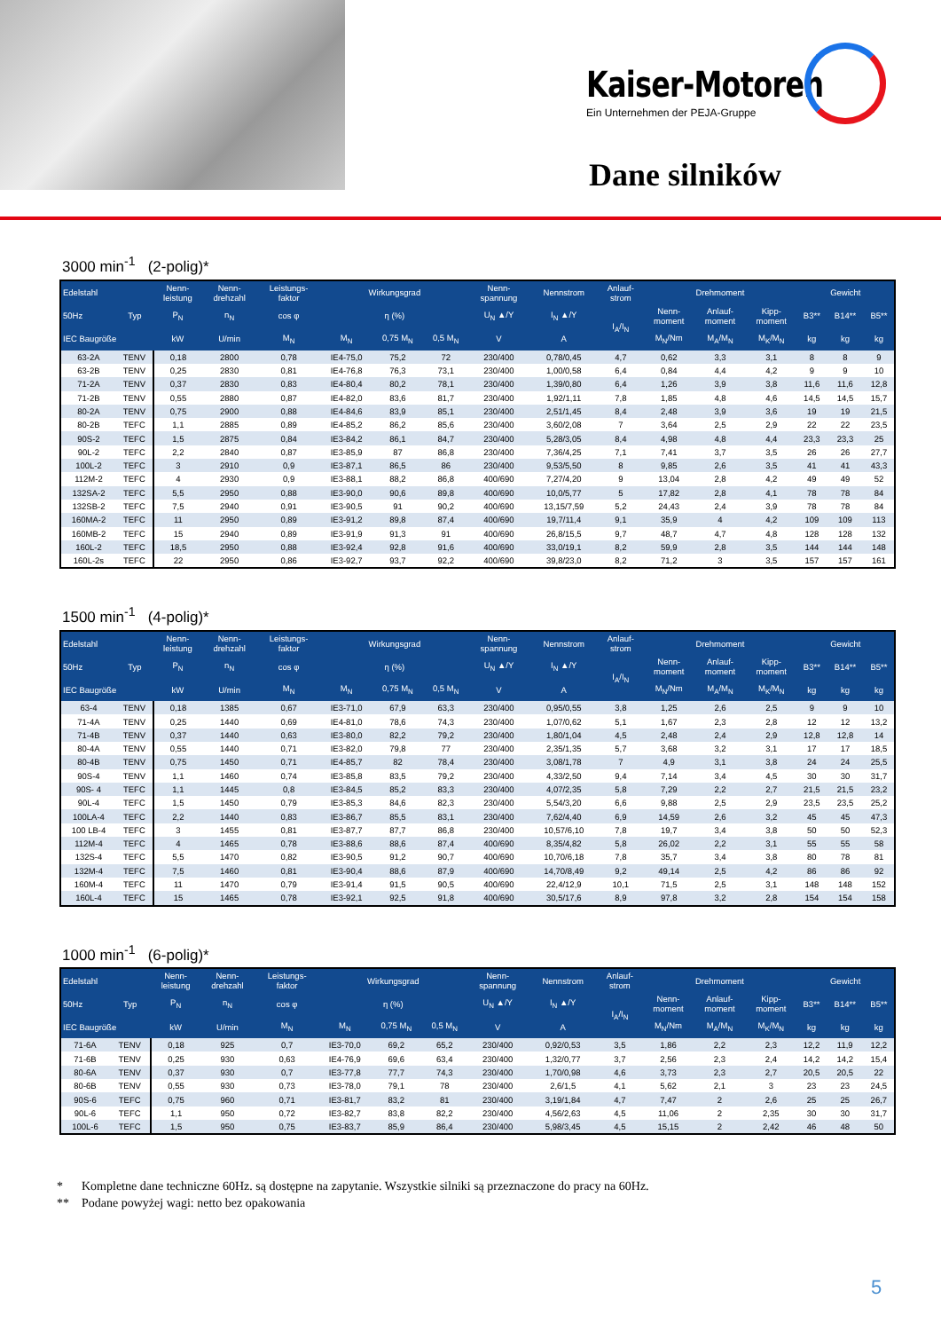Kaiser-Motoren
Ein Unternehmen der PEJA-Gruppe
Dane silników
3000 min<sup>-1</sup> (2-polig)*
| Edelstahl | | Nenn- leistung | Nenn- drehzahl | Leistungs- faktor | Wirkungsgrad | | | Nenn- spannung | Nennstrom | Anlauf- strom | Drehmoment | | | Gewicht | | |
| --- | --- | --- | --- | --- | --- | --- | --- | --- | --- | --- | --- | --- | --- | --- | --- | --- |
| 50Hz | Typ | P<sub>N</sub> | n<sub>N</sub> | cos φ | η (%) | | | U<sub>N</sub> ▲/Y | I<sub>N</sub> ▲/Y | I<sub>A</sub>/I<sub>N</sub> | Nenn- moment | Anlauf- moment | Kipp- moment | B3** | B14** | B5** |
| IEC Baugröße | | kW | U/min | M<sub>N</sub> | M<sub>N</sub> | 0,75 M<sub>N</sub> | 0,5 M<sub>N</sub> | V | A | | M<sub>N</sub>/Nm | M<sub>A</sub>/M<sub>N</sub> | M<sub>K</sub>/M<sub>N</sub> | kg | kg | kg |
| 63-2A | TENV | 0,18 | 2800 | 0,78 | IE4-75,0 | 75,2 | 72 | 230/400 | 0,78/0,45 | 4,7 | 0,62 | 3,3 | 3,1 | 8 | 8 | 9 |
| 63-2B | TENV | 0,25 | 2830 | 0,81 | IE4-76,8 | 76,3 | 73,1 | 230/400 | 1,00/0,58 | 6,4 | 0,84 | 4,4 | 4,2 | 9 | 9 | 10 |
| 71-2A | TENV | 0,37 | 2830 | 0,83 | IE4-80,4 | 80,2 | 78,1 | 230/400 | 1,39/0,80 | 6,4 | 1,26 | 3,9 | 3,8 | 11,6 | 11,6 | 12,8 |
| 71-2B | TENV | 0,55 | 2880 | 0,87 | IE4-82,0 | 83,6 | 81,7 | 230/400 | 1,92/1,11 | 7,8 | 1,85 | 4,8 | 4,6 | 14,5 | 14,5 | 15,7 |
| 80-2A | TENV | 0,75 | 2900 | 0,88 | IE4-84,6 | 83,9 | 85,1 | 230/400 | 2,51/1,45 | 8,4 | 2,48 | 3,9 | 3,6 | 19 | 19 | 21,5 |
| 80-2B | TEFC | 1,1 | 2885 | 0,89 | IE4-85,2 | 86,2 | 85,6 | 230/400 | 3,60/2,08 | 7 | 3,64 | 2,5 | 2,9 | 22 | 22 | 23,5 |
| 90S-2 | TEFC | 1,5 | 2875 | 0,84 | IE3-84,2 | 86,1 | 84,7 | 230/400 | 5,28/3,05 | 8,4 | 4,98 | 4,8 | 4,4 | 23,3 | 23,3 | 25 |
| 90L-2 | TEFC | 2,2 | 2840 | 0,87 | IE3-85,9 | 87 | 86,8 | 230/400 | 7,36/4,25 | 7,1 | 7,41 | 3,7 | 3,5 | 26 | 26 | 27,7 |
| 100L-2 | TEFC | 3 | 2910 | 0,9 | IE3-87,1 | 86,5 | 86 | 230/400 | 9,53/5,50 | 8 | 9,85 | 2,6 | 3,5 | 41 | 41 | 43,3 |
| 112M-2 | TEFC | 4 | 2930 | 0,9 | IE3-88,1 | 88,2 | 86,8 | 400/690 | 7,27/4,20 | 9 | 13,04 | 2,8 | 4,2 | 49 | 49 | 52 |
| 132SA-2 | TEFC | 5,5 | 2950 | 0,88 | IE3-90,0 | 90,6 | 89,8 | 400/690 | 10,0/5,77 | 5 | 17,82 | 2,8 | 4,1 | 78 | 78 | 84 |
| 132SB-2 | TEFC | 7,5 | 2940 | 0,91 | IE3-90,5 | 91 | 90,2 | 400/690 | 13,15/7,59 | 5,2 | 24,43 | 2,4 | 3,9 | 78 | 78 | 84 |
| 160MA-2 | TEFC | 11 | 2950 | 0,89 | IE3-91,2 | 89,8 | 87,4 | 400/690 | 19,7/11,4 | 9,1 | 35,9 | 4 | 4,2 | 109 | 109 | 113 |
| 160MB-2 | TEFC | 15 | 2940 | 0,89 | IE3-91,9 | 91,3 | 91 | 400/690 | 26,8/15,5 | 9,7 | 48,7 | 4,7 | 4,8 | 128 | 128 | 132 |
| 160L-2 | TEFC | 18,5 | 2950 | 0,88 | IE3-92,4 | 92,8 | 91,6 | 400/690 | 33,0/19,1 | 8,2 | 59,9 | 2,8 | 3,5 | 144 | 144 | 148 |
| 160L-2s | TEFC | 22 | 2950 | 0,86 | IE3-92,7 | 93,7 | 92,2 | 400/690 | 39,8/23,0 | 8,2 | 71,2 | 3 | 3,5 | 157 | 157 | 161 |
1500 min<sup>-1</sup> (4-polig)*
| Edelstahl | | Nenn- leistung | Nenn- drehzahl | Leistungs- faktor | Wirkungsgrad | | | Nenn- spannung | Nennstrom | Anlauf- strom | Drehmoment | | | Gewicht | | |
| --- | --- | --- | --- | --- | --- | --- | --- | --- | --- | --- | --- | --- | --- | --- | --- | --- |
| 50Hz | Typ | P<sub>N</sub> | n<sub>N</sub> | cos φ | η (%) | | | U<sub>N</sub> ▲/Y | I<sub>N</sub> ▲/Y | I<sub>A</sub>/I<sub>N</sub> | Nenn- moment | Anlauf- moment | Kipp- moment | B3** | B14** | B5** |
| IEC Baugröße | | kW | U/min | M<sub>N</sub> | M<sub>N</sub> | 0,75 M<sub>N</sub> | 0,5 M<sub>N</sub> | V | A | | M<sub>N</sub>/Nm | M<sub>A</sub>/M<sub>N</sub> | M<sub>K</sub>/M<sub>N</sub> | kg | kg | kg |
| 63-4 | TENV | 0,18 | 1385 | 0,67 | IE3-71,0 | 67,9 | 63,3 | 230/400 | 0,95/0,55 | 3,8 | 1,25 | 2,6 | 2,5 | 9 | 9 | 10 |
| 71-4A | TENV | 0,25 | 1440 | 0,69 | IE4-81,0 | 78,6 | 74,3 | 230/400 | 1,07/0,62 | 5,1 | 1,67 | 2,3 | 2,8 | 12 | 12 | 13,2 |
| 71-4B | TENV | 0,37 | 1440 | 0,63 | IE3-80,0 | 82,2 | 79,2 | 230/400 | 1,80/1,04 | 4,5 | 2,48 | 2,4 | 2,9 | 12,8 | 12,8 | 14 |
| 80-4A | TENV | 0,55 | 1440 | 0,71 | IE3-82,0 | 79,8 | 77 | 230/400 | 2,35/1,35 | 5,7 | 3,68 | 3,2 | 3,1 | 17 | 17 | 18,5 |
| 80-4B | TENV | 0,75 | 1450 | 0,71 | IE4-85,7 | 82 | 78,4 | 230/400 | 3,08/1,78 | 7 | 4,9 | 3,1 | 3,8 | 24 | 24 | 25,5 |
| 90S-4 | TENV | 1,1 | 1460 | 0,74 | IE3-85,8 | 83,5 | 79,2 | 230/400 | 4,33/2,50 | 9,4 | 7,14 | 3,4 | 4,5 | 30 | 30 | 31,7 |
| 90S- 4 | TEFC | 1,1 | 1445 | 0,8 | IE3-84,5 | 85,2 | 83,3 | 230/400 | 4,07/2,35 | 5,8 | 7,29 | 2,2 | 2,7 | 21,5 | 21,5 | 23,2 |
| 90L-4 | TEFC | 1,5 | 1450 | 0,79 | IE3-85,3 | 84,6 | 82,3 | 230/400 | 5,54/3,20 | 6,6 | 9,88 | 2,5 | 2,9 | 23,5 | 23,5 | 25,2 |
| 100LA-4 | TEFC | 2,2 | 1440 | 0,83 | IE3-86,7 | 85,5 | 83,1 | 230/400 | 7,62/4,40 | 6,9 | 14,59 | 2,6 | 3,2 | 45 | 45 | 47,3 |
| 100 LB-4 | TEFC | 3 | 1455 | 0,81 | IE3-87,7 | 87,7 | 86,8 | 230/400 | 10,57/6,10 | 7,8 | 19,7 | 3,4 | 3,8 | 50 | 50 | 52,3 |
| 112M-4 | TEFC | 4 | 1465 | 0,78 | IE3-88,6 | 88,6 | 87,4 | 400/690 | 8,35/4,82 | 5,8 | 26,02 | 2,2 | 3,1 | 55 | 55 | 58 |
| 132S-4 | TEFC | 5,5 | 1470 | 0,82 | IE3-90,5 | 91,2 | 90,7 | 400/690 | 10,70/6,18 | 7,8 | 35,7 | 3,4 | 3,8 | 80 | 78 | 81 |
| 132M-4 | TEFC | 7,5 | 1460 | 0,81 | IE3-90,4 | 88,6 | 87,9 | 400/690 | 14,70/8,49 | 9,2 | 49,14 | 2,5 | 4,2 | 86 | 86 | 92 |
| 160M-4 | TEFC | 11 | 1470 | 0,79 | IE3-91,4 | 91,5 | 90,5 | 400/690 | 22,4/12,9 | 10,1 | 71,5 | 2,5 | 3,1 | 148 | 148 | 152 |
| 160L-4 | TEFC | 15 | 1465 | 0,78 | IE3-92,1 | 92,5 | 91,8 | 400/690 | 30,5/17,6 | 8,9 | 97,8 | 3,2 | 2,8 | 154 | 154 | 158 |
1000 min<sup>-1</sup> (6-polig)*
| Edelstahl | | Nenn- leistung | Nenn- drehzahl | Leistungs- faktor | Wirkungsgrad | | | Nenn- spannung | Nennstrom | Anlauf- strom | Drehmoment | | | Gewicht | | |
| --- | --- | --- | --- | --- | --- | --- | --- | --- | --- | --- | --- | --- | --- | --- | --- | --- |
| 50Hz | Typ | P<sub>N</sub> | n<sub>N</sub> | cos φ | η (%) | | | U<sub>N</sub> ▲/Y | I<sub>N</sub> ▲/Y | I<sub>A</sub>/I<sub>N</sub> | Nenn- moment | Anlauf- moment | Kipp- moment | B3** | B14** | B5** |
| IEC Baugröße | | kW | U/min | M<sub>N</sub> | M<sub>N</sub> | 0,75 M<sub>N</sub> | 0,5 M<sub>N</sub> | V | A | | M<sub>N</sub>/Nm | M<sub>A</sub>/M<sub>N</sub> | M<sub>K</sub>/M<sub>N</sub> | kg | kg | kg |
| 71-6A | TENV | 0,18 | 925 | 0,7 | IE3-70,0 | 69,2 | 65,2 | 230/400 | 0,92/0,53 | 3,5 | 1,86 | 2,2 | 2,3 | 12,2 | 11,9 | 12,2 |
| 71-6B | TENV | 0,25 | 930 | 0,63 | IE4-76,9 | 69,6 | 63,4 | 230/400 | 1,32/0,77 | 3,7 | 2,56 | 2,3 | 2,4 | 14,2 | 14,2 | 15,4 |
| 80-6A | TENV | 0,37 | 930 | 0,7 | IE3-77,8 | 77,7 | 74,3 | 230/400 | 1,70/0,98 | 4,6 | 3,73 | 2,3 | 2,7 | 20,5 | 20,5 | 22 |
| 80-6B | TENV | 0,55 | 930 | 0,73 | IE3-78,0 | 79,1 | 78 | 230/400 | 2,6/1,5 | 4,1 | 5,62 | 2,1 | 3 | 23 | 23 | 24,5 |
| 90S-6 | TEFC | 0,75 | 960 | 0,71 | IE3-81,7 | 83,2 | 81 | 230/400 | 3,19/1,84 | 4,7 | 7,47 | 2 | 2,6 | 25 | 25 | 26,7 |
| 90L-6 | TEFC | 1,1 | 950 | 0,72 | IE3-82,7 | 83,8 | 82,2 | 230/400 | 4,56/2,63 | 4,5 | 11,06 | 2 | 2,35 | 30 | 30 | 31,7 |
| 100L-6 | TEFC | 1,5 | 950 | 0,75 | IE3-83,7 | 85,9 | 86,4 | 230/400 | 5,98/3,45 | 4,5 | 15,15 | 2 | 2,42 | 46 | 48 | 50 |
* Kompletne dane techniczne 60Hz. są dostępne na zapytanie. Wszystkie silniki są przeznaczone do pracy na 60Hz.
** Podane powyżej wagi: netto bez opakowania
5